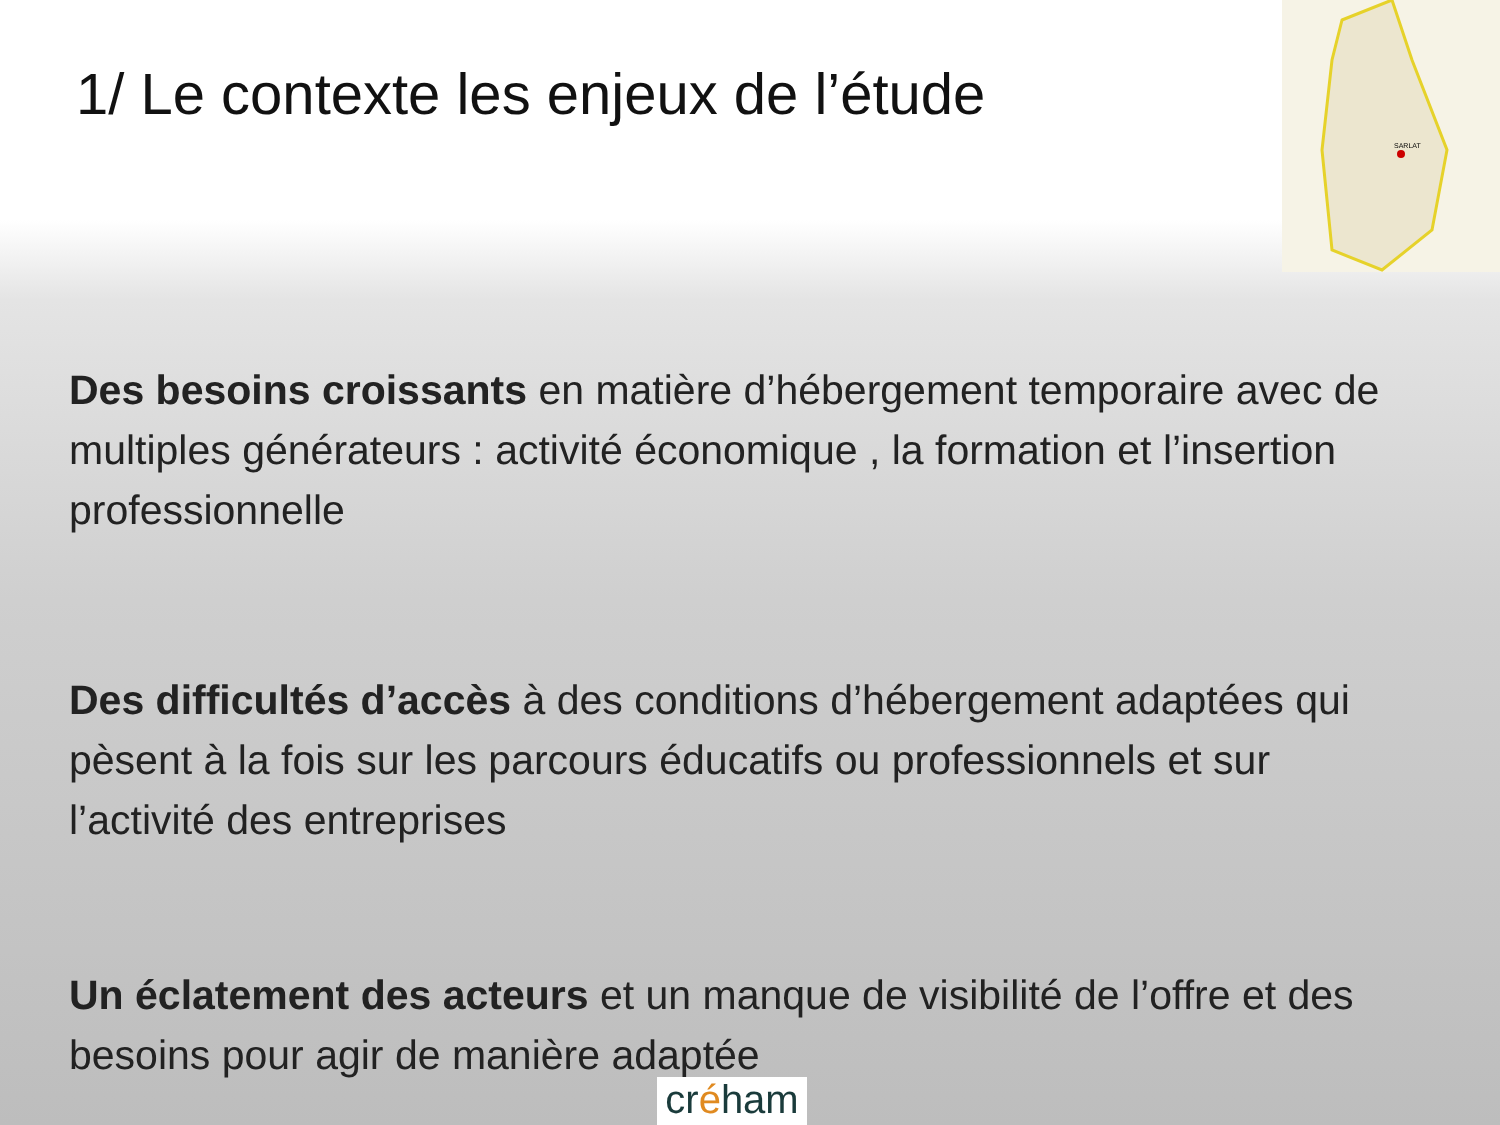SARLAT
1/ Le contexte les enjeux de l’étude
Des besoins croissants en matière d’hébergement temporaire avec de multiples générateurs : activité économique , la formation et l’insertion professionnelle
Des difficultés d’accès à des conditions d’hébergement adaptées qui pèsent à la fois sur les parcours éducatifs ou professionnels et sur l’activité des entreprises
Un éclatement des acteurs et un manque de visibilité de l’offre et des besoins pour agir de manière adaptée
créham